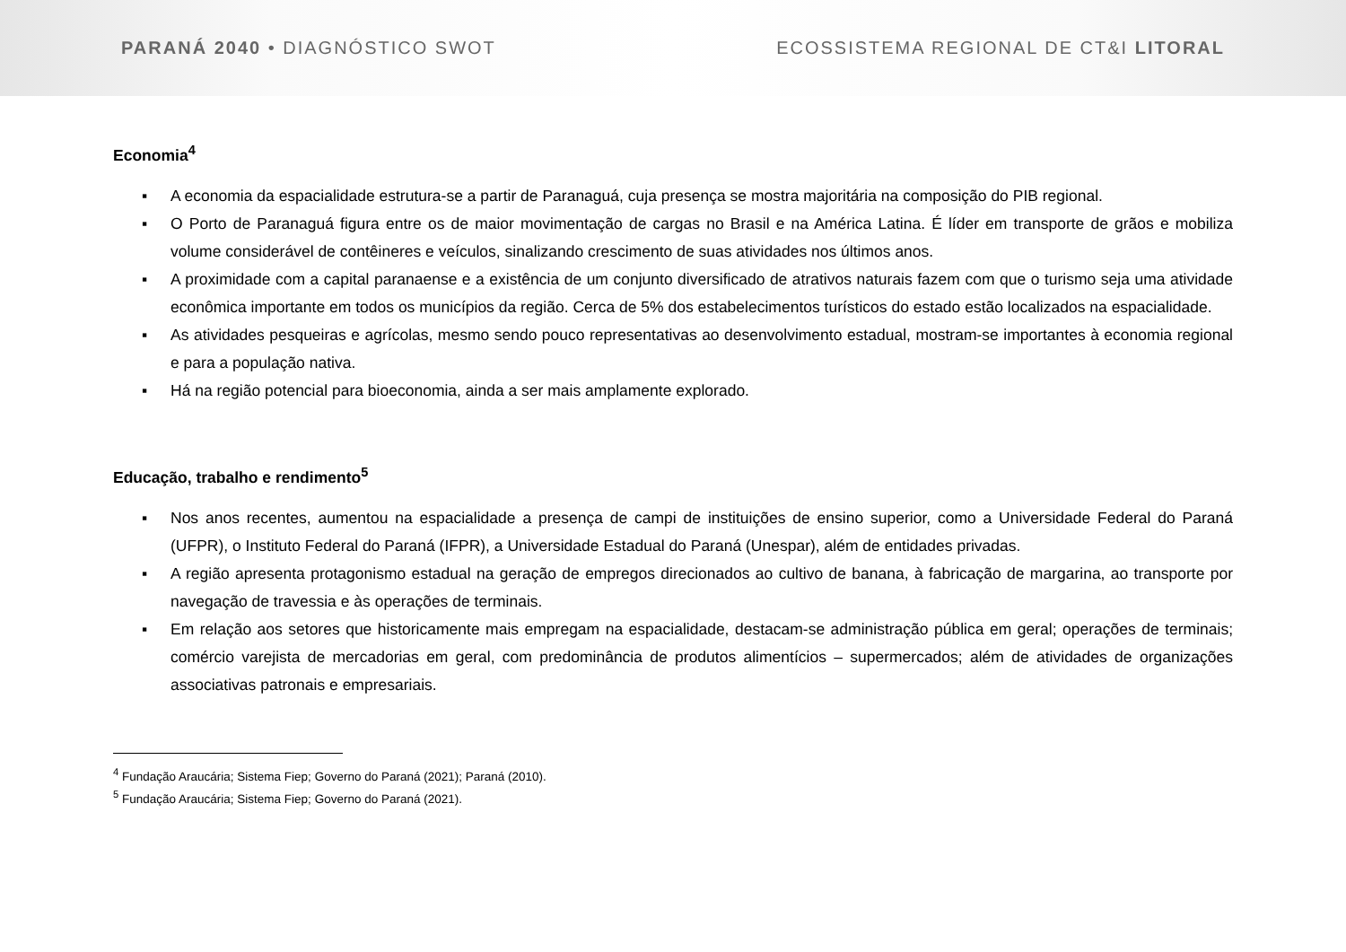PARANÁ 2040 • DIAGNÓSTICO SWOT
ECOSSISTEMA REGIONAL DE CT&I LITORAL
Economia<sup>4</sup>
▪ A economia da espacialidade estrutura-se a partir de Paranaguá, cuja presença se mostra majoritária na composição do PIB regional.
▪ O Porto de Paranaguá figura entre os de maior movimentação de cargas no Brasil e na América Latina. É líder em transporte de grãos e mobiliza volume considerável de contêineres e veículos, sinalizando crescimento de suas atividades nos últimos anos.
▪ A proximidade com a capital paranaense e a existência de um conjunto diversificado de atrativos naturais fazem com que o turismo seja uma atividade econômica importante em todos os municípios da região. Cerca de 5% dos estabelecimentos turísticos do estado estão localizados na espacialidade.
▪ As atividades pesqueiras e agrícolas, mesmo sendo pouco representativas ao desenvolvimento estadual, mostram-se importantes à economia regional e para a população nativa.
▪ Há na região potencial para bioeconomia, ainda a ser mais amplamente explorado.
Educação, trabalho e rendimento<sup>5</sup>
▪ Nos anos recentes, aumentou na espacialidade a presença de campi de instituições de ensino superior, como a Universidade Federal do Paraná (UFPR), o Instituto Federal do Paraná (IFPR), a Universidade Estadual do Paraná (Unespar), além de entidades privadas.
▪ A região apresenta protagonismo estadual na geração de empregos direcionados ao cultivo de banana, à fabricação de margarina, ao transporte por navegação de travessia e às operações de terminais.
▪ Em relação aos setores que historicamente mais empregam na espacialidade, destacam-se administração pública em geral; operações de terminais; comércio varejista de mercadorias em geral, com predominância de produtos alimentícios – supermercados; além de atividades de organizações associativas patronais e empresariais.
<sup>4</sup> Fundação Araucária; Sistema Fiep; Governo do Paraná (2021); Paraná (2010).
<sup>5</sup> Fundação Araucária; Sistema Fiep; Governo do Paraná (2021).